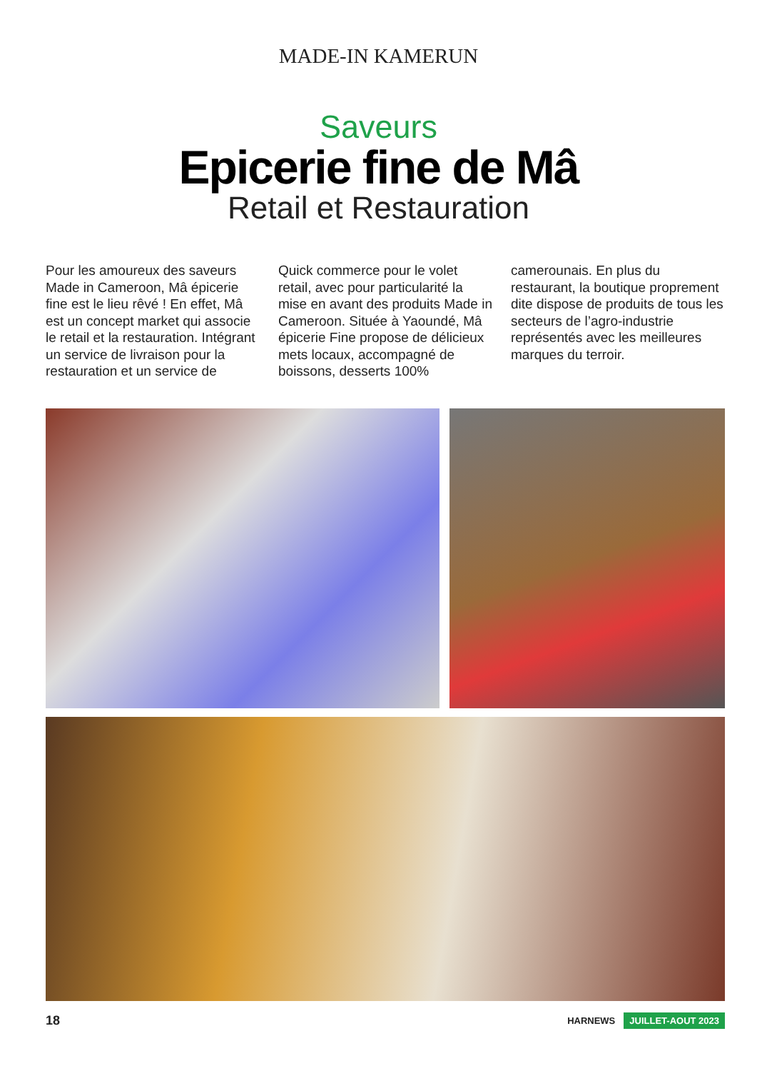MADE-IN KAMERUN
Saveurs
Epicerie fine de Mâ
Retail et Restauration
Pour les amoureux des saveurs Made in Cameroon, Mâ épicerie fine est le lieu rêvé ! En effet, Mâ est un concept market qui associe le retail et la restauration. Intégrant un service de livraison pour la restauration et un service de
Quick commerce pour le volet retail, avec pour particularité la mise en avant des produits Made in Cameroon. Située à Yaoundé, Mâ épicerie Fine propose de délicieux mets locaux, accompagné de boissons, desserts 100%
camerounais. En plus du restaurant, la boutique proprement dite dispose de produits de tous les secteurs de l’agro-industrie représentés avec les meilleures marques du terroir.
18 HARNEWS JUILLET-AOUT 2023